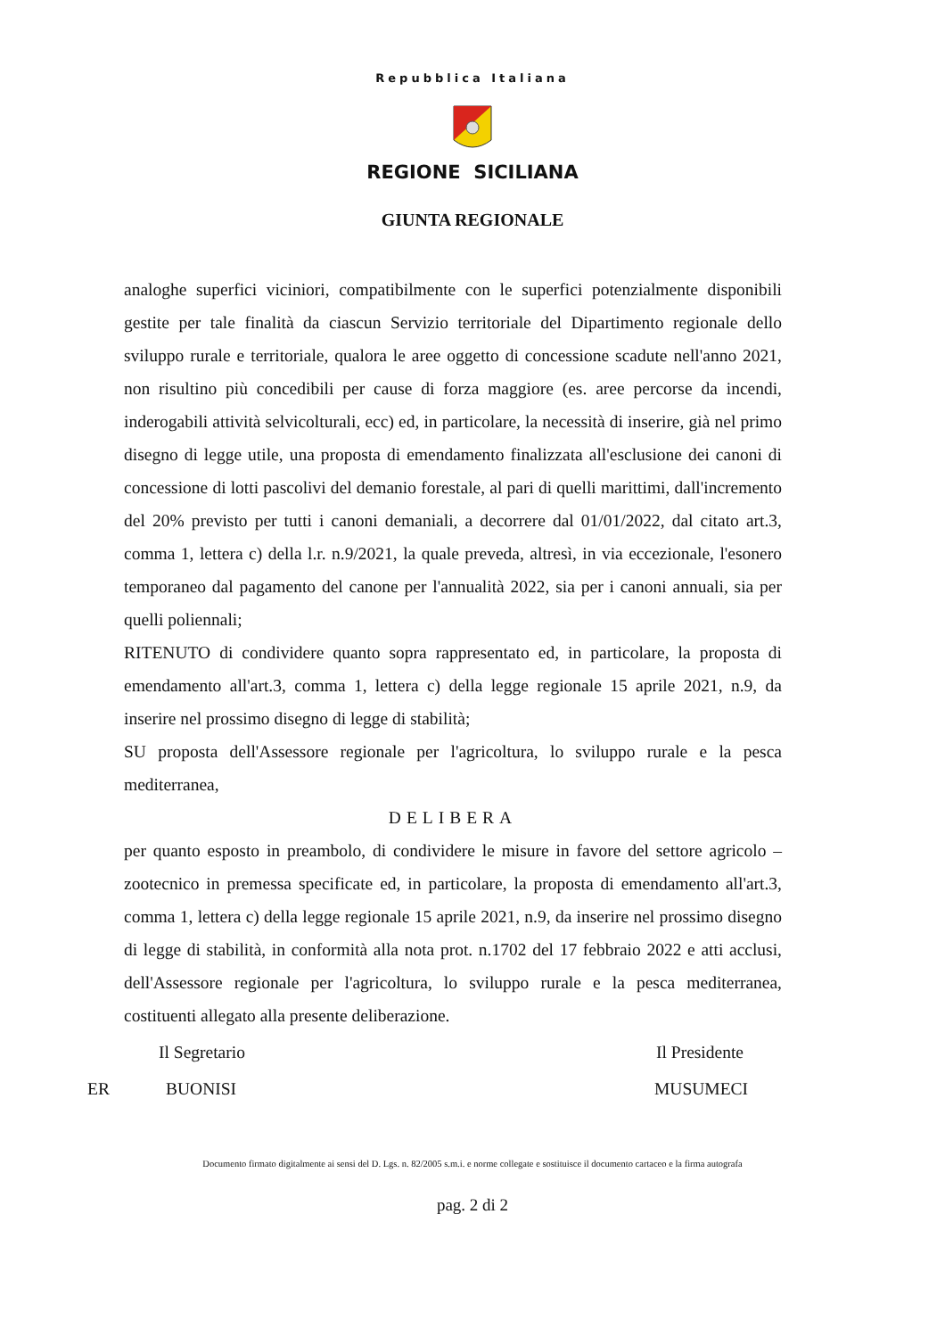Repubblica Italiana
REGIONE SICILIANA
GIUNTA REGIONALE
analoghe superfici viciniori, compatibilmente con le superfici potenzialmente disponibili gestite per tale finalità da ciascun Servizio territoriale del Dipartimento regionale dello sviluppo rurale e territoriale, qualora le aree oggetto di concessione scadute nell'anno 2021, non risultino più concedibili per cause di forza maggiore (es. aree percorse da incendi, inderogabili attività selvicolturali, ecc) ed, in particolare, la necessità di inserire, già nel primo disegno di legge utile, una proposta di emendamento finalizzata all'esclusione dei canoni di concessione di lotti pascolivi del demanio forestale, al pari di quelli marittimi, dall'incremento del 20% previsto per tutti i canoni demaniali, a decorrere dal 01/01/2022, dal citato art.3, comma 1, lettera c) della l.r. n.9/2021, la quale preveda, altresì, in via eccezionale, l'esonero temporaneo dal pagamento del canone per l'annualità 2022, sia per i canoni annuali, sia per quelli poliennali;
RITENUTO di condividere quanto sopra rappresentato ed, in particolare, la proposta di emendamento all'art.3, comma 1, lettera c) della legge regionale 15 aprile 2021, n.9, da inserire nel prossimo disegno di legge di stabilità;
SU proposta dell'Assessore regionale per l'agricoltura, lo sviluppo rurale e la pesca mediterranea,
DELIBERA
per quanto esposto in preambolo, di condividere le misure in favore del settore agricolo – zootecnico in premessa specificate ed, in particolare, la proposta di emendamento all'art.3, comma 1, lettera c) della legge regionale 15 aprile 2021, n.9, da inserire nel prossimo disegno di legge di stabilità, in conformità alla nota prot. n.1702 del 17 febbraio 2022 e atti acclusi, dell'Assessore regionale per l'agricoltura, lo sviluppo rurale e la pesca mediterranea, costituenti allegato alla presente deliberazione.
Il Segretario Il Presidente
ER BUONISI MUSUMECI
Documento firmato digitalmente ai sensi del D. Lgs. n. 82/2005 s.m.i. e norme collegate e sostituisce il documento cartaceo e la firma autografa
pag. 2 di 2